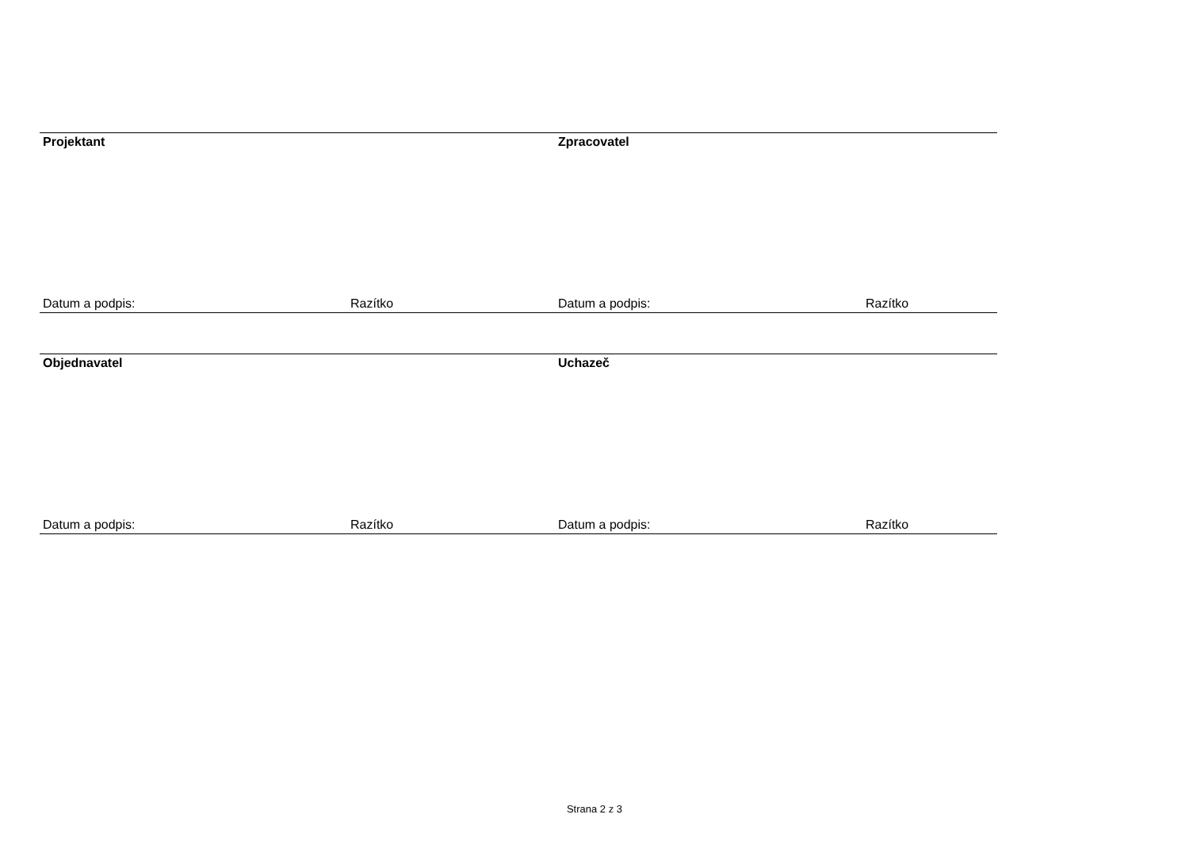| Projektant | | Zpracovatel | |
| Datum a podpis: | Razítko | Datum a podpis: | Razítko |
| Objednavatel | | Uchazeč | |
| Datum a podpis: | Razítko | Datum a podpis: | Razítko |
Strana 2 z 3